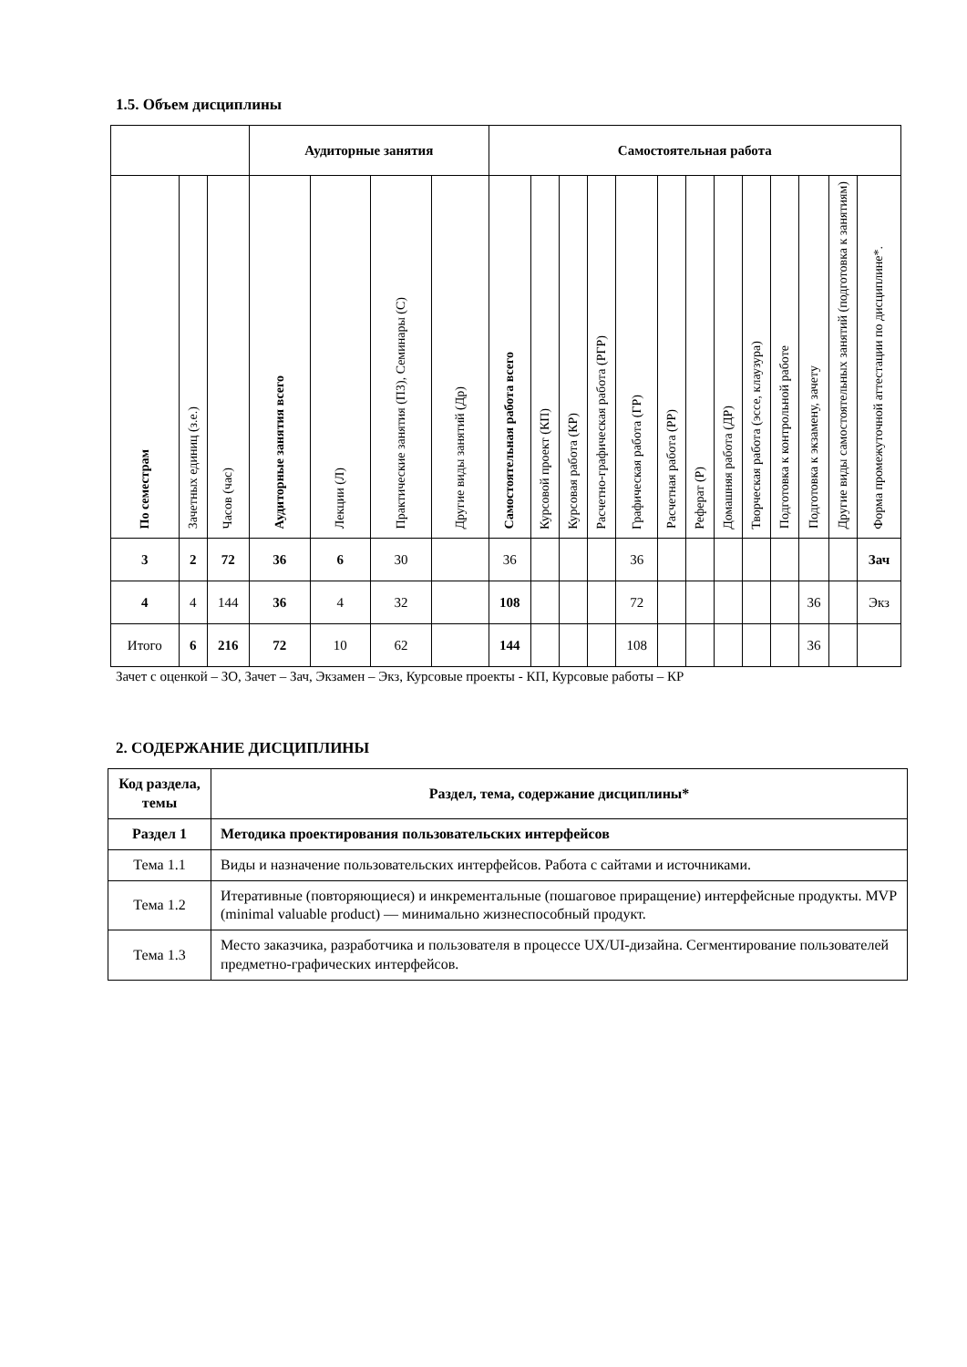1.5. Объем дисциплины
| | | | Аудиторные занятия | | | | Самостоятельная работа | | | | | | | | | | | | |
| --- | --- | --- | --- | --- | --- | --- | --- | --- | --- | --- | --- | --- | --- | --- | --- | --- | --- | --- | --- |
| По семестрам | Зачетных единиц (з.е.) | Часов (час) | Аудиторные занятия всего | Лекции (Л) | Практические занятия (ПЗ), Семинары (С) | Другие виды занятий (Др) | Самостоятельная работа всего | Курсовой проект (КП) | Курсовая работа (КР) | Расчетно-графическая работа (РГР) | Графическая работа (ГР) | Расчетная работа (РР) | Реферат (Р) | Домашняя работа (ДР) | Творческая работа (эссе, клаузура) | Подготовка к контрольной работе | Подготовка к экзамену, зачету | Другие виды самостоятельных занятий (подготовка к занятиям) | Форма промежуточной аттестации по дисциплине*. |
| 3 | 2 | 72 | 36 | 6 | 30 | | 36 | | | | 36 | | | | | | | | Зач |
| 4 | 4 | 144 | 36 | 4 | 32 | | 108 | | | | 72 | | | | | | 36 | | Экз |
| Итого | 6 | 216 | 72 | 10 | 62 | | 144 | | | | 108 | | | | | | 36 | | |
Зачет с оценкой – ЗО, Зачет – Зач, Экзамен – Экз, Курсовые проекты - КП, Курсовые работы – КР
2. СОДЕРЖАНИЕ ДИСЦИПЛИНЫ
| Код раздела, темы | Раздел, тема, содержание дисциплины* |
| Раздел 1 | Методика проектирования пользовательских интерфейсов |
| Тема 1.1 | Виды и назначение пользовательских интерфейсов. Работа с сайтами и источни­ками. |
| Тема 1.2 | Итеративные (повторяющиеся) и инкрементальные (пошаговое приращение) ин­терфейсные продукты. MVP (minimal valuable product) — минимально жизне­способный продукт. |
| Тема 1.3 | Место заказчика, разработчика и пользователя в процессе UX/UI-дизайна. Сег­ментирование пользователей предметно-графических интерфейсов. |